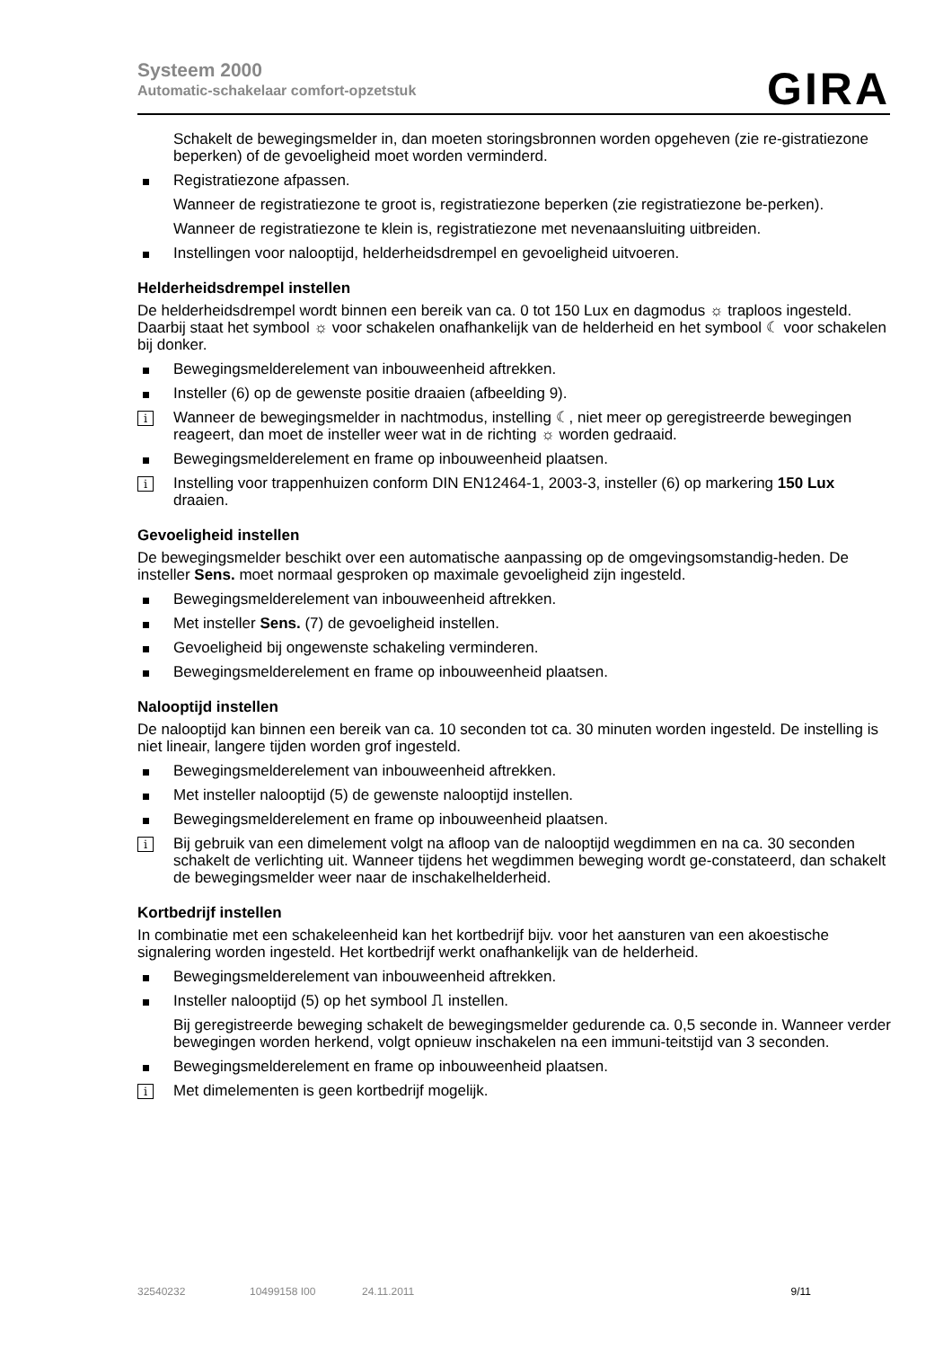Systeem 2000
Automatic-schakelaar comfort-opzetstuk
GIRA
Schakelt de bewegingsmelder in, dan moeten storingsbronnen worden opgeheven (zie re-gistratiezone beperken) of de gevoeligheid moet worden verminderd.
Registratiezone afpassen.
Wanneer de registratiezone te groot is, registratiezone beperken (zie registratiezone be-perken).
Wanneer de registratiezone te klein is, registratiezone met nevenaansluiting uitbreiden.
Instellingen voor nalooptijd, helderheidsdrempel en gevoeligheid uitvoeren.
Helderheidsdrempel instellen
De helderheidsdrempel wordt binnen een bereik van ca. 0 tot 150 Lux en dagmodus ☼ traploos ingesteld. Daarbij staat het symbool ☼ voor schakelen onafhankelijk van de helderheid en het symbool ☾ voor schakelen bij donker.
Bewegingsmelderelement van inbouweenheid aftrekken.
Insteller (6) op de gewenste positie draaien (afbeelding 9).
i Wanneer de bewegingsmelder in nachtmodus, instelling ☾, niet meer op geregistreerde bewegingen reageert, dan moet de insteller weer wat in de richting ☼ worden gedraaid.
Bewegingsmelderelement en frame op inbouweenheid plaatsen.
i Instelling voor trappenhuizen conform DIN EN12464-1, 2003-3, insteller (6) op markering 150 Lux draaien.
Gevoeligheid instellen
De bewegingsmelder beschikt over een automatische aanpassing op de omgevingsomstandig-heden. De insteller Sens. moet normaal gesproken op maximale gevoeligheid zijn ingesteld.
Bewegingsmelderelement van inbouweenheid aftrekken.
Met insteller Sens. (7) de gevoeligheid instellen.
Gevoeligheid bij ongewenste schakeling verminderen.
Bewegingsmelderelement en frame op inbouweenheid plaatsen.
Nalooptijd instellen
De nalooptijd kan binnen een bereik van ca. 10 seconden tot ca. 30 minuten worden ingesteld. De instelling is niet lineair, langere tijden worden grof ingesteld.
Bewegingsmelderelement van inbouweenheid aftrekken.
Met insteller nalooptijd (5) de gewenste nalooptijd instellen.
Bewegingsmelderelement en frame op inbouweenheid plaatsen.
i Bij gebruik van een dimelement volgt na afloop van de nalooptijd wegdimmen en na ca. 30 seconden schakelt de verlichting uit. Wanneer tijdens het wegdimmen beweging wordt ge-constateerd, dan schakelt de bewegingsmelder weer naar de inschakelhelderheid.
Kortbedrijf instellen
In combinatie met een schakeleenheid kan het kortbedrijf bijv. voor het aansturen van een akoestische signalering worden ingesteld. Het kortbedrijf werkt onafhankelijk van de helderheid.
Bewegingsmelderelement van inbouweenheid aftrekken.
Insteller nalooptijd (5) op het symbool ⎍ instellen.
Bij geregistreerde beweging schakelt de bewegingsmelder gedurende ca. 0,5 seconde in. Wanneer verder bewegingen worden herkend, volgt opnieuw inschakelen na een immuni-teitstijd van 3 seconden.
Bewegingsmelderelement en frame op inbouweenheid plaatsen.
i Met dimelementen is geen kortbedrijf mogelijk.
32540232 10499158 I00 24.11.2011 9/11